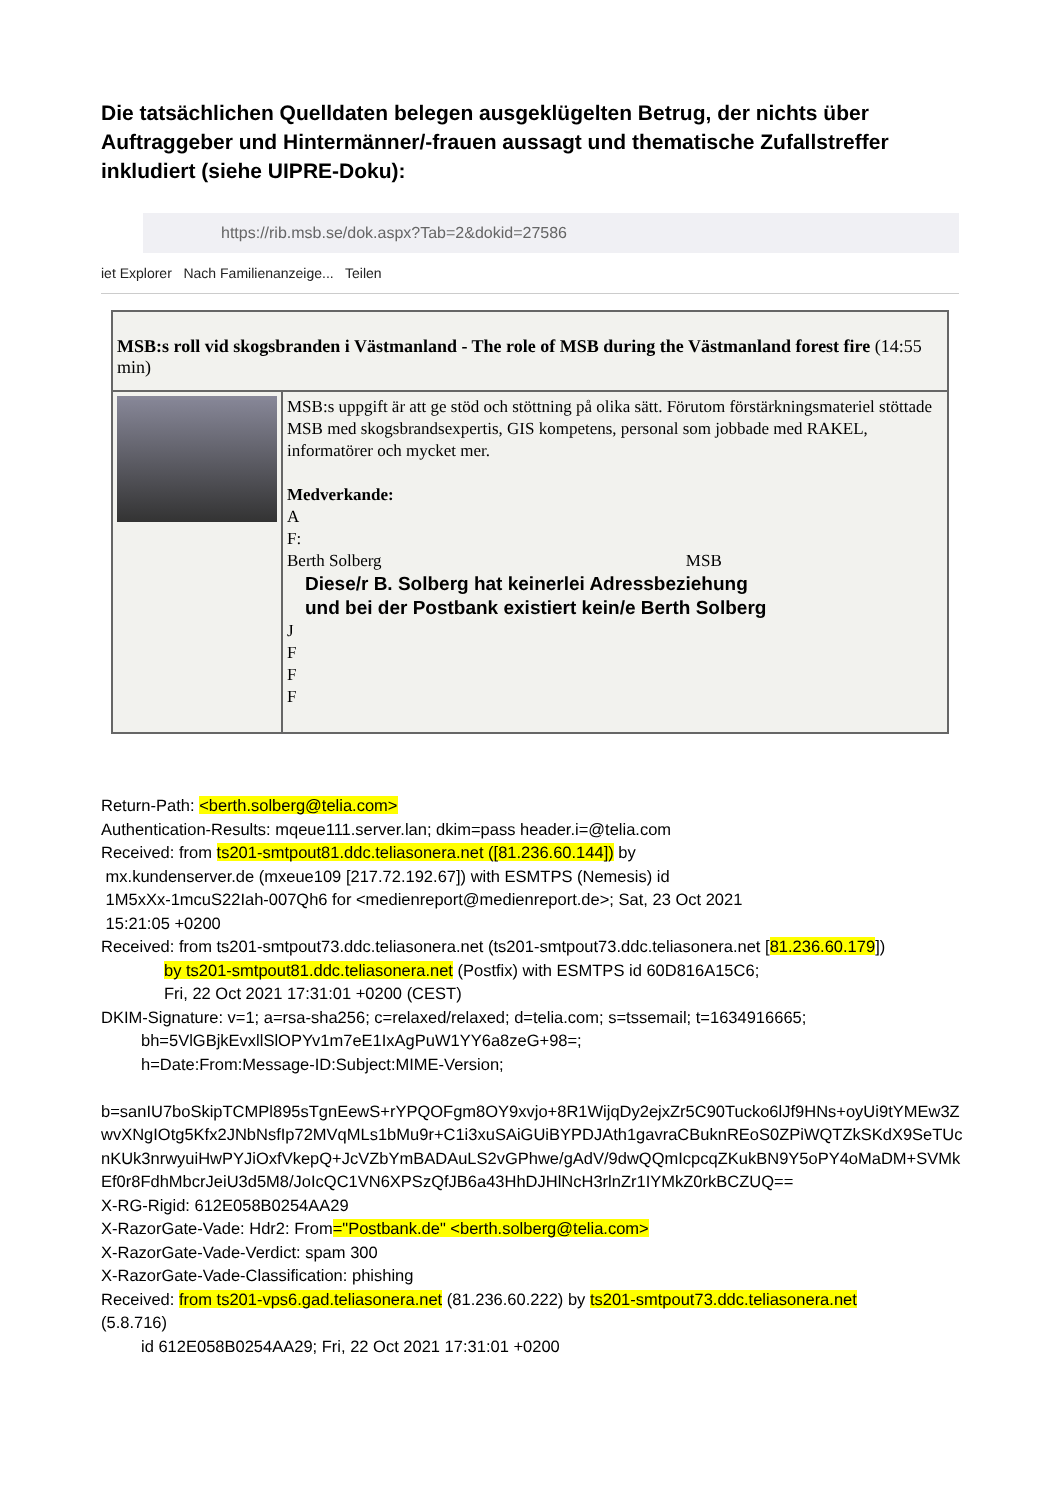Die tatsächlichen Quelldaten belegen ausgeklügelten Betrug, der nichts über Auftraggeber und Hintermänner/-frauen aussagt und thematische Zufallstreffer inkludiert (siehe UIPRE-Doku):
https://rib.msb.se/dok.aspx?Tab=2&dokid=27586
iet Explorer Nach Familienanzeige... Teilen
MSB:s roll vid skogsbranden i Västmanland - The role of MSB during the Västmanland forest fire (14:55 min)
MSB:s uppgift är att ge stöd och stöttning på olika sätt. Förutom förstärkningsmateriel stöttade MSB med skogsbrandsexpertis, GIS kompetens, personal som jobbade med RAKEL, informatörer och mycket mer.
Medverkande:
A
F:
Berth Solberg MSB
Diese/r B. Solberg hat keinerlei Adressbeziehung
und bei der Postbank existiert kein/e Berth Solberg
J
F
F
F
Return-Path: <berth.solberg@telia.com>
Authentication-Results: mqeue111.server.lan; dkim=pass header.i=@telia.com
Received: from ts201-smtpout81.ddc.teliasonera.net ([81.236.60.144]) by
mx.kundenserver.de (mxeue109 [217.72.192.67]) with ESMTPS (Nemesis) id
1M5xXx-1mcuS22Iah-007Qh6 for <medienreport@medienreport.de>; Sat, 23 Oct 2021
15:21:05 +0200
Received: from ts201-smtpout73.ddc.teliasonera.net (ts201-smtpout73.ddc.teliasonera.net [81.236.60.179])
by ts201-smtpout81.ddc.teliasonera.net (Postfix) with ESMTPS id 60D816A15C6;
Fri, 22 Oct 2021 17:31:01 +0200 (CEST)
DKIM-Signature: v=1; a=rsa-sha256; c=relaxed/relaxed; d=telia.com; s=tssemail; t=1634916665;
bh=5VlGBjkEvxllSlOPYv1m7eE1IxAgPuW1YY6a8zeG+98=;
h=Date:From:Message-ID:Subject:MIME-Version;
b=sanIU7boSkipTCMPl895sTgnEewS+rYPQOFgm8OY9xvjo+8R1WijqDy2ejxZr5C90Tucko6lJf9HNs+oyUi9tYMEw3ZwvXNgIOtg5Kfx2JNbNsfIp72MVqMLs1bMu9r+C1i3xuSAiGUiBYPDJAth1gavraCBuknREoS0ZPiWQTZkSKdX9SeTUcnKUk3nrwyuiHwPYJiOxfVkepQ+JcVZbYmBADAuLS2vGPhwe/gAdV/9dwQQmIcpcqZKukBN9Y5oPY4oMaDM+SVMkEf0r8FdhMbcrJeiU3d5M8/JoIcQC1VN6XPSzQfJB6a43HhDJHlNcH3rlnZr1IYMkZ0rkBCZUQ==
X-RG-Rigid: 612E058B0254AA29
X-RazorGate-Vade: Hdr2: From="Postbank.de" <berth.solberg@telia.com>
X-RazorGate-Vade-Verdict: spam 300
X-RazorGate-Vade-Classification: phishing
Received: from ts201-vps6.gad.teliasonera.net (81.236.60.222) by ts201-smtpout73.ddc.teliasonera.net
(5.8.716)
id 612E058B0254AA29; Fri, 22 Oct 2021 17:31:01 +0200